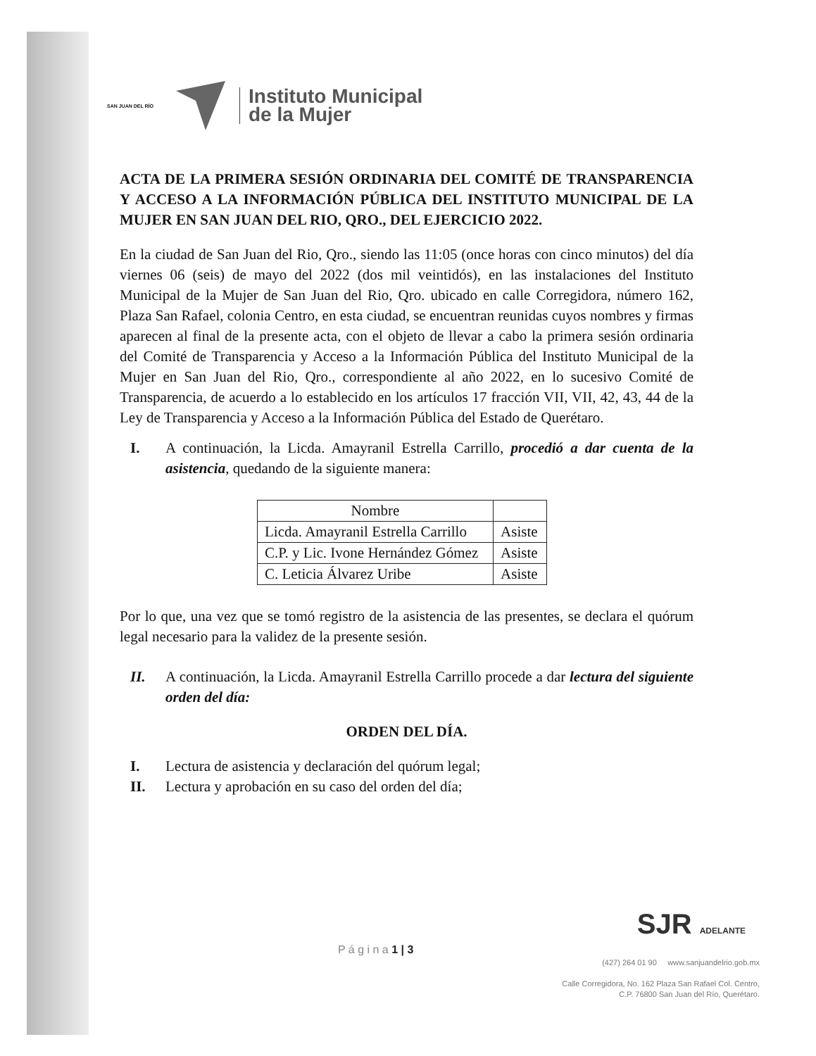SAN JUAN DEL RÍO
Instituto Municipal
de la Mujer
ACTA DE LA PRIMERA SESIÓN ORDINARIA DEL COMITÉ DE TRANSPARENCIA Y ACCESO A LA INFORMACIÓN PÚBLICA DEL INSTITUTO MUNICIPAL DE LA MUJER EN SAN JUAN DEL RIO, QRO., DEL EJERCICIO 2022.
En la ciudad de San Juan del Rio, Qro., siendo las 11:05 (once horas con cinco minutos) del día viernes 06 (seis) de mayo del 2022 (dos mil veintidós), en las instalaciones del Instituto Municipal de la Mujer de San Juan del Rio, Qro. ubicado en calle Corregidora, número 162, Plaza San Rafael, colonia Centro, en esta ciudad, se encuentran reunidas cuyos nombres y firmas aparecen al final de la presente acta, con el objeto de llevar a cabo la primera sesión ordinaria del Comité de Transparencia y Acceso a la Información Pública del Instituto Municipal de la Mujer en San Juan del Rio, Qro., correspondiente al año 2022, en lo sucesivo Comité de Transparencia, de acuerdo a lo establecido en los artículos 17 fracción VII, VII, 42, 43, 44 de la Ley de Transparencia y Acceso a la Información Pública del Estado de Querétaro.
I. A continuación, la Licda. Amayranil Estrella Carrillo, procedió a dar cuenta de la asistencia, quedando de la siguiente manera:
| Nombre | |
| --- | --- |
| Licda. Amayranil Estrella Carrillo | Asiste |
| C.P. y Lic. Ivone Hernández Gómez | Asiste |
| C. Leticia Álvarez Uribe | Asiste |
Por lo que, una vez que se tomó registro de la asistencia de las presentes, se declara el quórum legal necesario para la validez de la presente sesión.
II. A continuación, la Licda. Amayranil Estrella Carrillo procede a dar lectura del siguiente orden del día:
ORDEN DEL DÍA.
I. Lectura de asistencia y declaración del quórum legal;
II. Lectura y aprobación en su caso del orden del día;
SJR ADELANTE
P á g i n a 1 | 3
(427) 264 01 90 www.sanjuandelrio.gob.mx
Calle Corregidora, No. 162 Plaza San Rafael Col. Centro,
C.P. 76800 San Juan del Río, Querétaro.